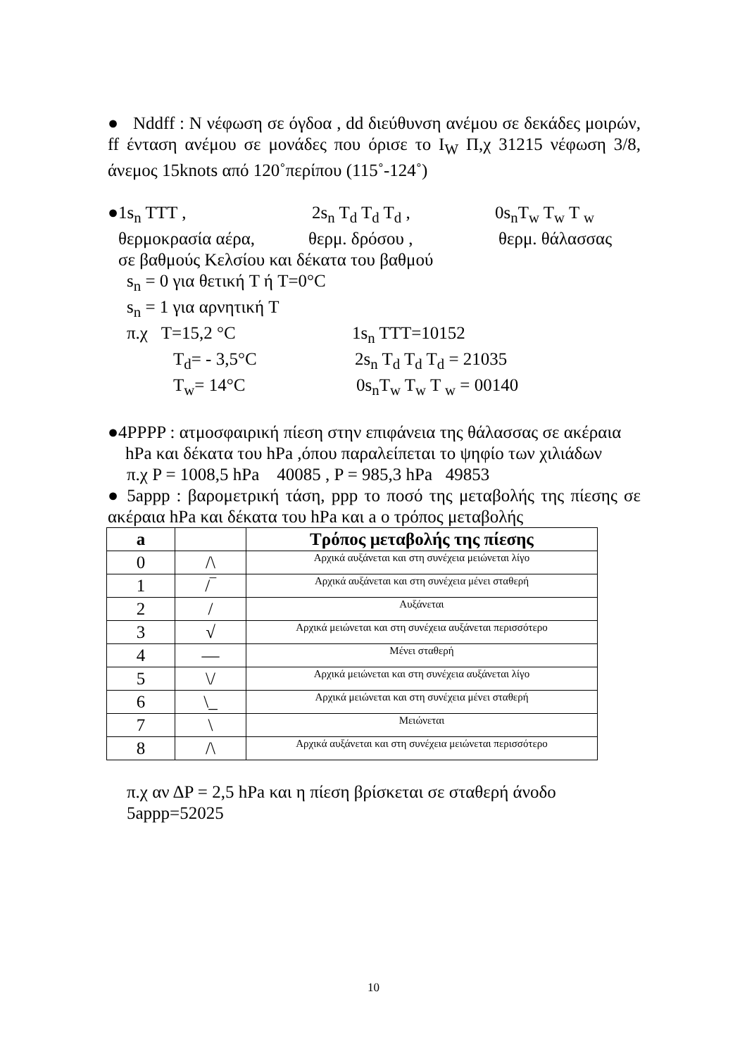● Nddff : N νέφωση σε όγδοα , dd διεύθυνση ανέμου σε δεκάδες μοιρών, ff ένταση ανέμου σε μονάδες που όρισε το I<sub>W</sub> Π,χ 31215 νέφωση 3/8, άνεμος 15knots από 120˚περίπου (115˚-124˚)
●1s<sub>n</sub> TTT , 2s<sub>n</sub> T<sub>d</sub> T<sub>d</sub> T<sub>d</sub> , 0s<sub>n</sub>T<sub>w</sub> T<sub>w</sub> T <sub>w</sub>
θερμοκρασία αέρα, θερμ. δρόσου , θερμ. θάλασσας
σε βαθμούς Κελσίου και δέκατα του βαθμού
s<sub>n</sub> = 0 για θετική T ή T=0°C
s<sub>n</sub> = 1 για αρνητική T
π.χ T=15,2 °C 1s<sub>n</sub> TTT=10152
T<sub>d</sub>= - 3,5°C 2s<sub>n</sub> T<sub>d</sub> T<sub>d</sub> T<sub>d</sub> = 21035
T<sub>w</sub>= 14°C 0s<sub>n</sub>T<sub>w</sub> T<sub>w</sub> T <sub>w</sub> = 00140
●4PPPP : ατμοσφαιρική πίεση στην επιφάνεια της θάλασσας σε ακέραια hPa και δέκατα του hPa ,όπου παραλείπεται το ψηφίο των χιλιάδων
π.χ P = 1008,5 hPa 40085 , P = 985,3 hPa 49853
● 5appp : βαρομετρική τάση, ppp το ποσό της μεταβολής της πίεσης σε ακέραια hPa και δέκατα του hPa και a ο τρόπος μεταβολής
| a | | Τρόπος μεταβολής της πίεσης |
| --- | --- | --- |
| 0 | /\ | Αρχικά αυξάνεται και στη συνέχεια μειώνεται λίγο |
| 1 | /‾ | Αρχικά αυξάνεται και στη συνέχεια μένει σταθερή |
| 2 | / | Αυξάνεται |
| 3 | √ | Αρχικά μειώνεται και στη συνέχεια αυξάνεται περισσότερο |
| 4 | — | Μένει σταθερή |
| 5 | \/ | Αρχικά μειώνεται και στη συνέχεια αυξάνεται λίγο |
| 6 | \_ | Αρχικά μειώνεται και στη συνέχεια μένει σταθερή |
| 7 | \ | Μειώνεται |
| 8 | /\ | Αρχικά αυξάνεται και στη συνέχεια μειώνεται περισσότερο |
π.χ αν ΔP = 2,5 hPa και η πίεση βρίσκεται σε σταθερή άνοδο 5appp=52025
10